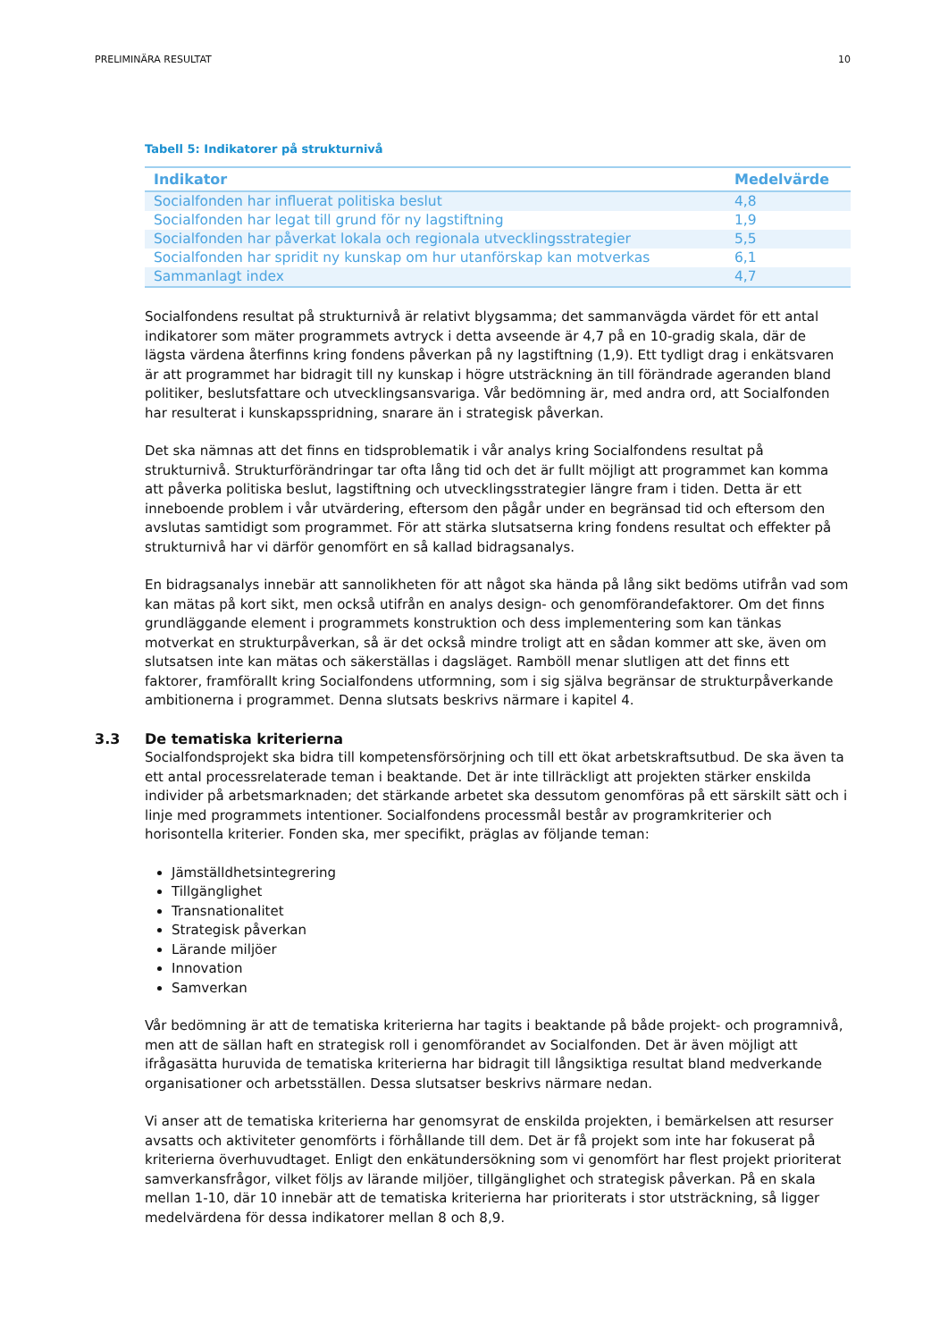PRELIMINÄRA RESULTAT 10
Tabell 5: Indikatorer på strukturnivå
| Indikator | Medelvärde |
| --- | --- |
| Socialfonden har influerat politiska beslut | 4,8 |
| Socialfonden har legat till grund för ny lagstiftning | 1,9 |
| Socialfonden har påverkat lokala och regionala utvecklingsstrategier | 5,5 |
| Socialfonden har spridit ny kunskap om hur utanförskap kan motverkas | 6,1 |
| Sammanlagt index | 4,7 |
Socialfondens resultat på strukturnivå är relativt blygsamma; det sammanvägda värdet för ett antal indikatorer som mäter programmets avtryck i detta avseende är 4,7 på en 10-gradig skala, där de lägsta värdena återfinns kring fondens påverkan på ny lagstiftning (1,9). Ett tydligt drag i enkätsvaren är att programmet har bidragit till ny kunskap i högre utsträckning än till förändrade ageranden bland politiker, beslutsfattare och utvecklingsansvariga. Vår bedömning är, med andra ord, att Socialfonden har resulterat i kunskapsspridning, snarare än i strategisk påverkan.
Det ska nämnas att det finns en tidsproblematik i vår analys kring Socialfondens resultat på strukturnivå. Strukturförändringar tar ofta lång tid och det är fullt möjligt att programmet kan komma att påverka politiska beslut, lagstiftning och utvecklingsstrategier längre fram i tiden. Detta är ett inneboende problem i vår utvärdering, eftersom den pågår under en begränsad tid och eftersom den avslutas samtidigt som programmet. För att stärka slutsatserna kring fondens resultat och effekter på strukturnivå har vi därför genomfört en så kallad bidragsanalys.
En bidragsanalys innebär att sannolikheten för att något ska hända på lång sikt bedöms utifrån vad som kan mätas på kort sikt, men också utifrån en analys design- och genomförandefaktorer. Om det finns grundläggande element i programmets konstruktion och dess implementering som kan tänkas motverkat en strukturpåverkan, så är det också mindre troligt att en sådan kommer att ske, även om slutsatsen inte kan mätas och säkerställas i dagsläget. Ramböll menar slutligen att det finns ett faktorer, framförallt kring Socialfondens utformning, som i sig själva begränsar de strukturpåverkande ambitionerna i programmet. Denna slutsats beskrivs närmare i kapitel 4.
3.3 De tematiska kriterierna
Socialfondsprojekt ska bidra till kompetensförsörjning och till ett ökat arbetskraftsutbud. De ska även ta ett antal processrelaterade teman i beaktande. Det är inte tillräckligt att projekten stärker enskilda individer på arbetsmarknaden; det stärkande arbetet ska dessutom genomföras på ett särskilt sätt och i linje med programmets intentioner. Socialfondens processmål består av programkriterier och horisontella kriterier. Fonden ska, mer specifikt, präglas av följande teman:
Jämställdhetsintegrering
Tillgänglighet
Transnationalitet
Strategisk påverkan
Lärande miljöer
Innovation
Samverkan
Vår bedömning är att de tematiska kriterierna har tagits i beaktande på både projekt- och programnivå, men att de sällan haft en strategisk roll i genomförandet av Socialfonden. Det är även möjligt att ifrågasätta huruvida de tematiska kriterierna har bidragit till långsiktiga resultat bland medverkande organisationer och arbetsställen. Dessa slutsatser beskrivs närmare nedan.
Vi anser att de tematiska kriterierna har genomsyrat de enskilda projekten, i bemärkelsen att resurser avsatts och aktiviteter genomförts i förhållande till dem. Det är få projekt som inte har fokuserat på kriterierna överhuvudtaget. Enligt den enkätundersökning som vi genomfört har flest projekt prioriterat samverkansfrågor, vilket följs av lärande miljöer, tillgänglighet och strategisk påverkan. På en skala mellan 1-10, där 10 innebär att de tematiska kriterierna har prioriterats i stor utsträckning, så ligger medelvärdena för dessa indikatorer mellan 8 och 8,9.